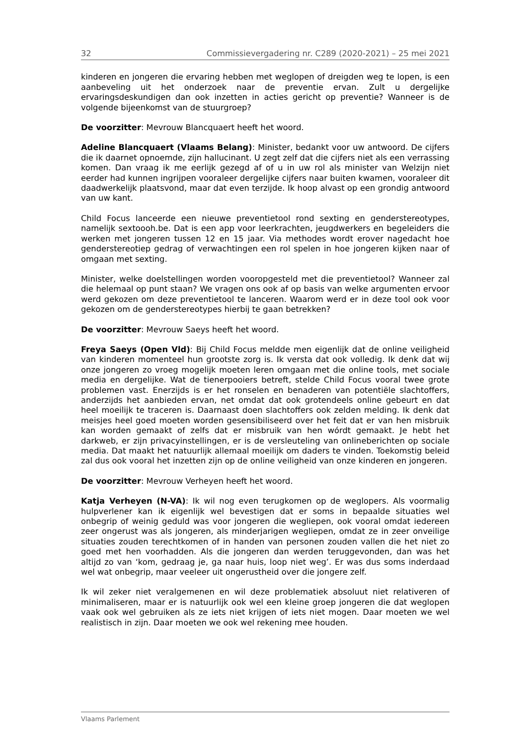32 Commissievergadering nr. C289 (2020-2021) – 25 mei 2021
kinderen en jongeren die ervaring hebben met weglopen of dreigden weg te lopen, is een aanbeveling uit het onderzoek naar de preventie ervan. Zult u dergelijke ervaringsdeskundigen dan ook inzetten in acties gericht op preventie? Wanneer is de volgende bijeenkomst van de stuurgroep?
De voorzitter: Mevrouw Blancquaert heeft het woord.
Adeline Blancquaert (Vlaams Belang): Minister, bedankt voor uw antwoord. De cijfers die ik daarnet opnoemde, zijn hallucinant. U zegt zelf dat die cijfers niet als een verrassing komen. Dan vraag ik me eerlijk gezegd af of u in uw rol als minister van Welzijn niet eerder had kunnen ingrijpen vooraleer dergelijke cijfers naar buiten kwamen, vooraleer dit daadwerkelijk plaatsvond, maar dat even terzijde. Ik hoop alvast op een grondig antwoord van uw kant.
Child Focus lanceerde een nieuwe preventietool rond sexting en genderstereotypes, namelijk sextoooh.be. Dat is een app voor leerkrachten, jeugdwerkers en begeleiders die werken met jongeren tussen 12 en 15 jaar. Via methodes wordt erover nagedacht hoe genderstereotiep gedrag of verwachtingen een rol spelen in hoe jongeren kijken naar of omgaan met sexting.
Minister, welke doelstellingen worden vooropgesteld met die preventietool? Wanneer zal die helemaal op punt staan? We vragen ons ook af op basis van welke argumenten ervoor werd gekozen om deze preventietool te lanceren. Waarom werd er in deze tool ook voor gekozen om de genderstereotypes hierbij te gaan betrekken?
De voorzitter: Mevrouw Saeys heeft het woord.
Freya Saeys (Open Vld): Bij Child Focus meldde men eigenlijk dat de online veiligheid van kinderen momenteel hun grootste zorg is. Ik versta dat ook volledig. Ik denk dat wij onze jongeren zo vroeg mogelijk moeten leren omgaan met die online tools, met sociale media en dergelijke. Wat de tienerpooiers betreft, stelde Child Focus vooral twee grote problemen vast. Enerzijds is er het ronselen en benaderen van potentiële slachtoffers, anderzijds het aanbieden ervan, net omdat dat ook grotendeels online gebeurt en dat heel moeilijk te traceren is. Daarnaast doen slachtoffers ook zelden melding. Ik denk dat meisjes heel goed moeten worden gesensibiliseerd over het feit dat er van hen misbruik kan worden gemaakt of zelfs dat er misbruik van hen wórdt gemaakt. Je hebt het darkweb, er zijn privacyinstellingen, er is de versleuteling van onlineberichten op sociale media. Dat maakt het natuurlijk allemaal moeilijk om daders te vinden. Toekomstig beleid zal dus ook vooral het inzetten zijn op de online veiligheid van onze kinderen en jongeren.
De voorzitter: Mevrouw Verheyen heeft het woord.
Katja Verheyen (N-VA): Ik wil nog even terugkomen op de weglopers. Als voormalig hulpverlener kan ik eigenlijk wel bevestigen dat er soms in bepaalde situaties wel onbegrip of weinig geduld was voor jongeren die wegliepen, ook vooral omdat iedereen zeer ongerust was als jongeren, als minderjarigen wegliepen, omdat ze in zeer onveilige situaties zouden terechtkomen of in handen van personen zouden vallen die het niet zo goed met hen voorhadden. Als die jongeren dan werden teruggevonden, dan was het altijd zo van ‘kom, gedraag je, ga naar huis, loop niet weg’. Er was dus soms inderdaad wel wat onbegrip, maar veeleer uit ongerustheid over die jongere zelf.
Ik wil zeker niet veralgemenen en wil deze problematiek absoluut niet relativeren of minimaliseren, maar er is natuurlijk ook wel een kleine groep jongeren die dat weglopen vaak ook wel gebruiken als ze iets niet krijgen of iets niet mogen. Daar moeten we wel realistisch in zijn. Daar moeten we ook wel rekening mee houden.
Vlaams Parlement